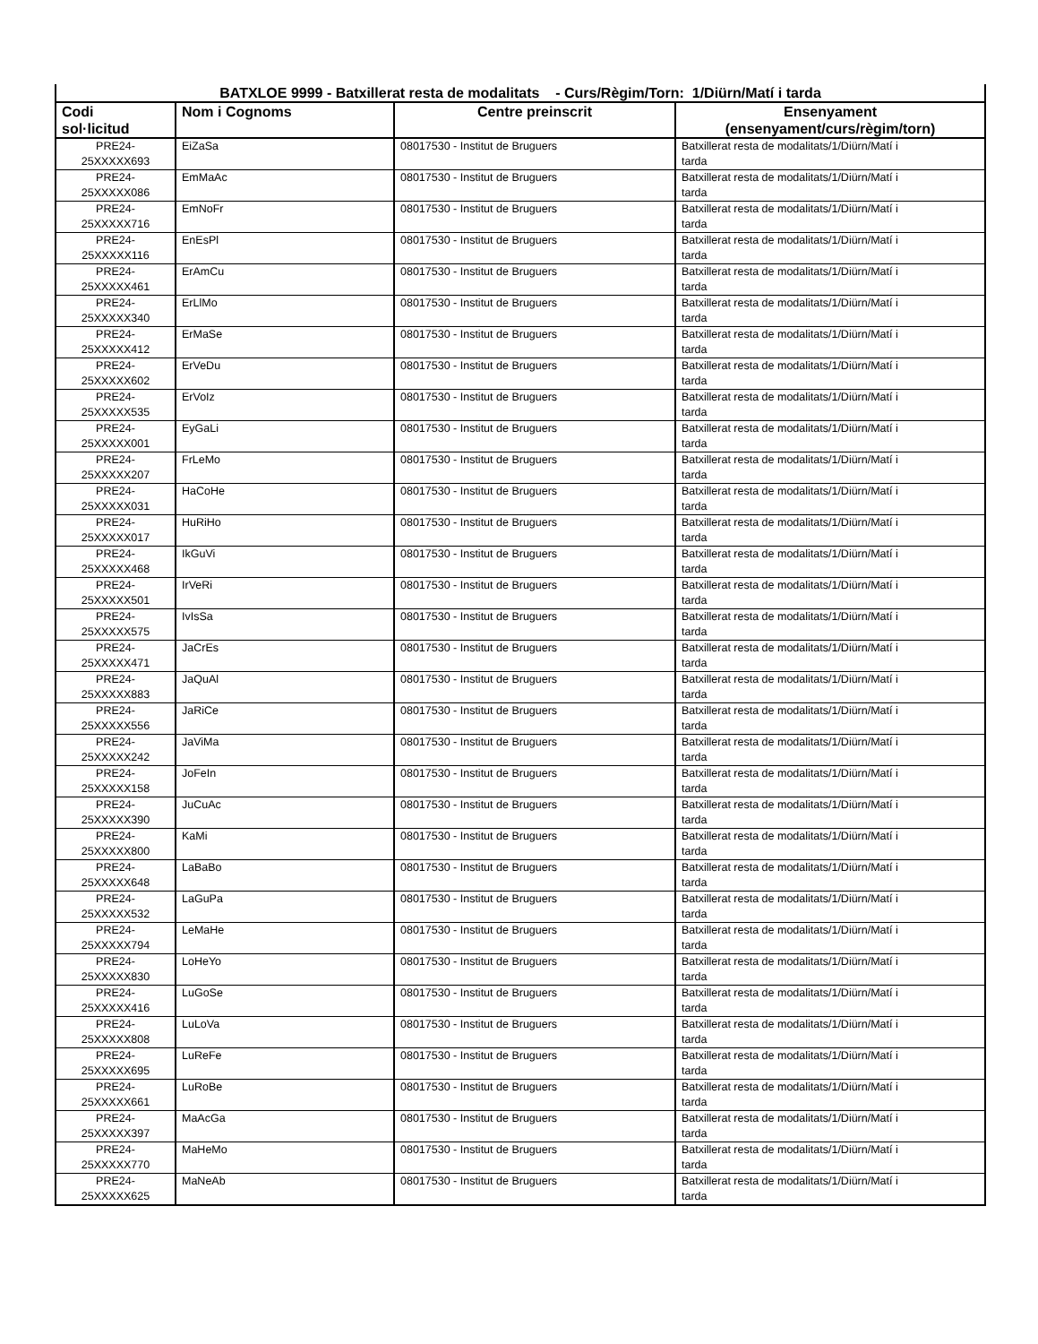| BATXLOE 9999 - Batxillerat resta de modalitats - Curs/Règim/Torn: 1/Diürn/Matí i tarda | | | |
| --- | --- | --- | --- |
| Codi sol·licitud | Nom i Cognoms | Centre preinscrit | Ensenyament (ensenyament/curs/règim/torn) |
| PRE24- 25XXXXX693 | EiZaSa | 08017530 - Institut de Bruguers | Batxillerat resta de modalitats/1/Diürn/Matí i tarda |
| PRE24- 25XXXXX086 | EmMaAc | 08017530 - Institut de Bruguers | Batxillerat resta de modalitats/1/Diürn/Matí i tarda |
| PRE24- 25XXXXX716 | EmNoFr | 08017530 - Institut de Bruguers | Batxillerat resta de modalitats/1/Diürn/Matí i tarda |
| PRE24- 25XXXXX116 | EnEsPl | 08017530 - Institut de Bruguers | Batxillerat resta de modalitats/1/Diürn/Matí i tarda |
| PRE24- 25XXXXX461 | ErAmCu | 08017530 - Institut de Bruguers | Batxillerat resta de modalitats/1/Diürn/Matí i tarda |
| PRE24- 25XXXXX340 | ErLlMo | 08017530 - Institut de Bruguers | Batxillerat resta de modalitats/1/Diürn/Matí i tarda |
| PRE24- 25XXXXX412 | ErMaSe | 08017530 - Institut de Bruguers | Batxillerat resta de modalitats/1/Diürn/Matí i tarda |
| PRE24- 25XXXXX602 | ErVeDu | 08017530 - Institut de Bruguers | Batxillerat resta de modalitats/1/Diürn/Matí i tarda |
| PRE24- 25XXXXX535 | ErVoIz | 08017530 - Institut de Bruguers | Batxillerat resta de modalitats/1/Diürn/Matí i tarda |
| PRE24- 25XXXXX001 | EyGaLi | 08017530 - Institut de Bruguers | Batxillerat resta de modalitats/1/Diürn/Matí i tarda |
| PRE24- 25XXXXX207 | FrLeMo | 08017530 - Institut de Bruguers | Batxillerat resta de modalitats/1/Diürn/Matí i tarda |
| PRE24- 25XXXXX031 | HaCoHe | 08017530 - Institut de Bruguers | Batxillerat resta de modalitats/1/Diürn/Matí i tarda |
| PRE24- 25XXXXX017 | HuRiHo | 08017530 - Institut de Bruguers | Batxillerat resta de modalitats/1/Diürn/Matí i tarda |
| PRE24- 25XXXXX468 | IkGuVi | 08017530 - Institut de Bruguers | Batxillerat resta de modalitats/1/Diürn/Matí i tarda |
| PRE24- 25XXXXX501 | IrVeRi | 08017530 - Institut de Bruguers | Batxillerat resta de modalitats/1/Diürn/Matí i tarda |
| PRE24- 25XXXXX575 | IvIsSa | 08017530 - Institut de Bruguers | Batxillerat resta de modalitats/1/Diürn/Matí i tarda |
| PRE24- 25XXXXX471 | JaCrEs | 08017530 - Institut de Bruguers | Batxillerat resta de modalitats/1/Diürn/Matí i tarda |
| PRE24- 25XXXXX883 | JaQuAl | 08017530 - Institut de Bruguers | Batxillerat resta de modalitats/1/Diürn/Matí i tarda |
| PRE24- 25XXXXX556 | JaRiCe | 08017530 - Institut de Bruguers | Batxillerat resta de modalitats/1/Diürn/Matí i tarda |
| PRE24- 25XXXXX242 | JaViMa | 08017530 - Institut de Bruguers | Batxillerat resta de modalitats/1/Diürn/Matí i tarda |
| PRE24- 25XXXXX158 | JoFeIn | 08017530 - Institut de Bruguers | Batxillerat resta de modalitats/1/Diürn/Matí i tarda |
| PRE24- 25XXXXX390 | JuCuAc | 08017530 - Institut de Bruguers | Batxillerat resta de modalitats/1/Diürn/Matí i tarda |
| PRE24- 25XXXXX800 | KaMi | 08017530 - Institut de Bruguers | Batxillerat resta de modalitats/1/Diürn/Matí i tarda |
| PRE24- 25XXXXX648 | LaBaBo | 08017530 - Institut de Bruguers | Batxillerat resta de modalitats/1/Diürn/Matí i tarda |
| PRE24- 25XXXXX532 | LaGuPa | 08017530 - Institut de Bruguers | Batxillerat resta de modalitats/1/Diürn/Matí i tarda |
| PRE24- 25XXXXX794 | LeMaHe | 08017530 - Institut de Bruguers | Batxillerat resta de modalitats/1/Diürn/Matí i tarda |
| PRE24- 25XXXXX830 | LoHeYo | 08017530 - Institut de Bruguers | Batxillerat resta de modalitats/1/Diürn/Matí i tarda |
| PRE24- 25XXXXX416 | LuGoSe | 08017530 - Institut de Bruguers | Batxillerat resta de modalitats/1/Diürn/Matí i tarda |
| PRE24- 25XXXXX808 | LuLoVa | 08017530 - Institut de Bruguers | Batxillerat resta de modalitats/1/Diürn/Matí i tarda |
| PRE24- 25XXXXX695 | LuReFe | 08017530 - Institut de Bruguers | Batxillerat resta de modalitats/1/Diürn/Matí i tarda |
| PRE24- 25XXXXX661 | LuRoBe | 08017530 - Institut de Bruguers | Batxillerat resta de modalitats/1/Diürn/Matí i tarda |
| PRE24- 25XXXXX397 | MaAcGa | 08017530 - Institut de Bruguers | Batxillerat resta de modalitats/1/Diürn/Matí i tarda |
| PRE24- 25XXXXX770 | MaHeMo | 08017530 - Institut de Bruguers | Batxillerat resta de modalitats/1/Diürn/Matí i tarda |
| PRE24- 25XXXXX625 | MaNeAb | 08017530 - Institut de Bruguers | Batxillerat resta de modalitats/1/Diürn/Matí i tarda |